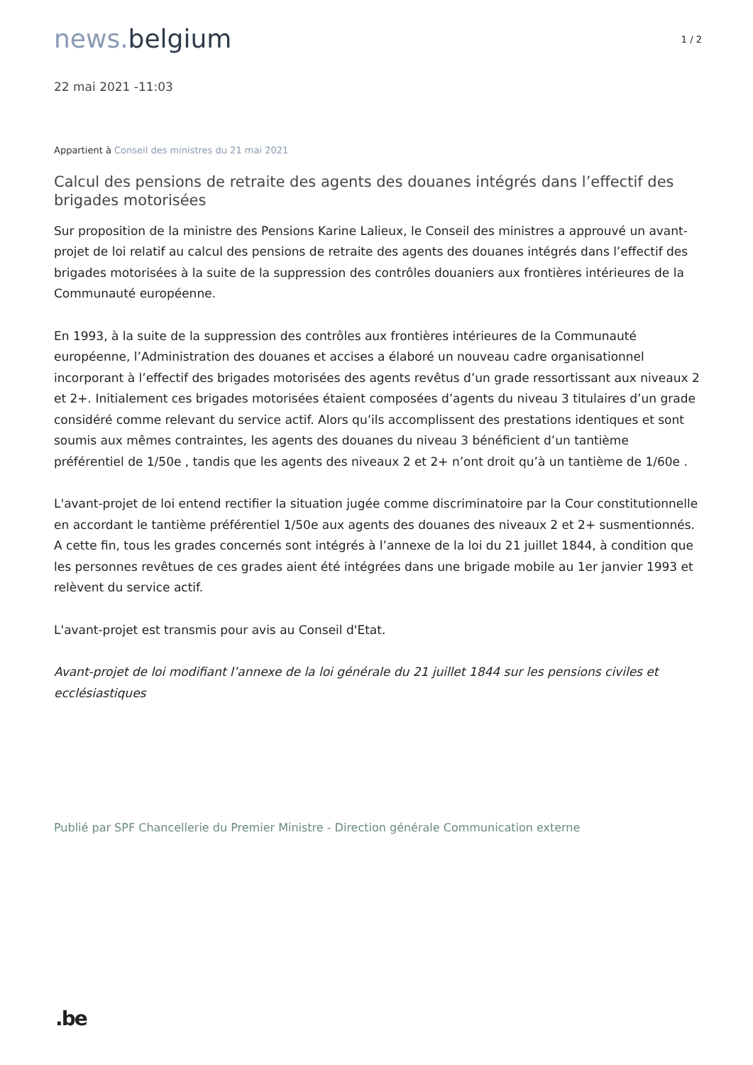news. belgium
1 / 2
22 mai 2021 -11:03
Appartient à Conseil des ministres du 21 mai 2021
Calcul des pensions de retraite des agents des douanes intégrés dans l’effectif des brigades motorisées
Sur proposition de la ministre des Pensions Karine Lalieux, le Conseil des ministres a approuvé un avant-projet de loi relatif au calcul des pensions de retraite des agents des douanes intégrés dans l’effectif des brigades motorisées à la suite de la suppression des contrôles douaniers aux frontières intérieures de la Communauté européenne.
En 1993, à la suite de la suppression des contrôles aux frontières intérieures de la Communauté européenne, l’Administration des douanes et accises a élaboré un nouveau cadre organisationnel incorporant à l’effectif des brigades motorisées des agents revêtus d’un grade ressortissant aux niveaux 2 et 2+. Initialement ces brigades motorisées étaient composées d’agents du niveau 3 titulaires d’un grade considéré comme relevant du service actif. Alors qu’ils accomplissent des prestations identiques et sont soumis aux mêmes contraintes, les agents des douanes du niveau 3 bénéficient d’un tantième préférentiel de 1/50e , tandis que les agents des niveaux 2 et 2+ n’ont droit qu’à un tantième de 1/60e .
L'avant-projet de loi entend rectifier la situation jugée comme discriminatoire par la Cour constitutionnelle en accordant le tantième préférentiel 1/50e aux agents des douanes des niveaux 2 et 2+ susmentionnés. A cette fin, tous les grades concernés sont intégrés à l’annexe de la loi du 21 juillet 1844, à condition que les personnes revêtues de ces grades aient été intégrées dans une brigade mobile au 1er janvier 1993 et relèvent du service actif.
L'avant-projet est transmis pour avis au Conseil d'Etat.
Avant-projet de loi modifiant l’annexe de la loi générale du 21 juillet 1844 sur les pensions civiles et ecclésiastiques
Publié par SPF Chancellerie du Premier Ministre - Direction générale Communication externe
.be